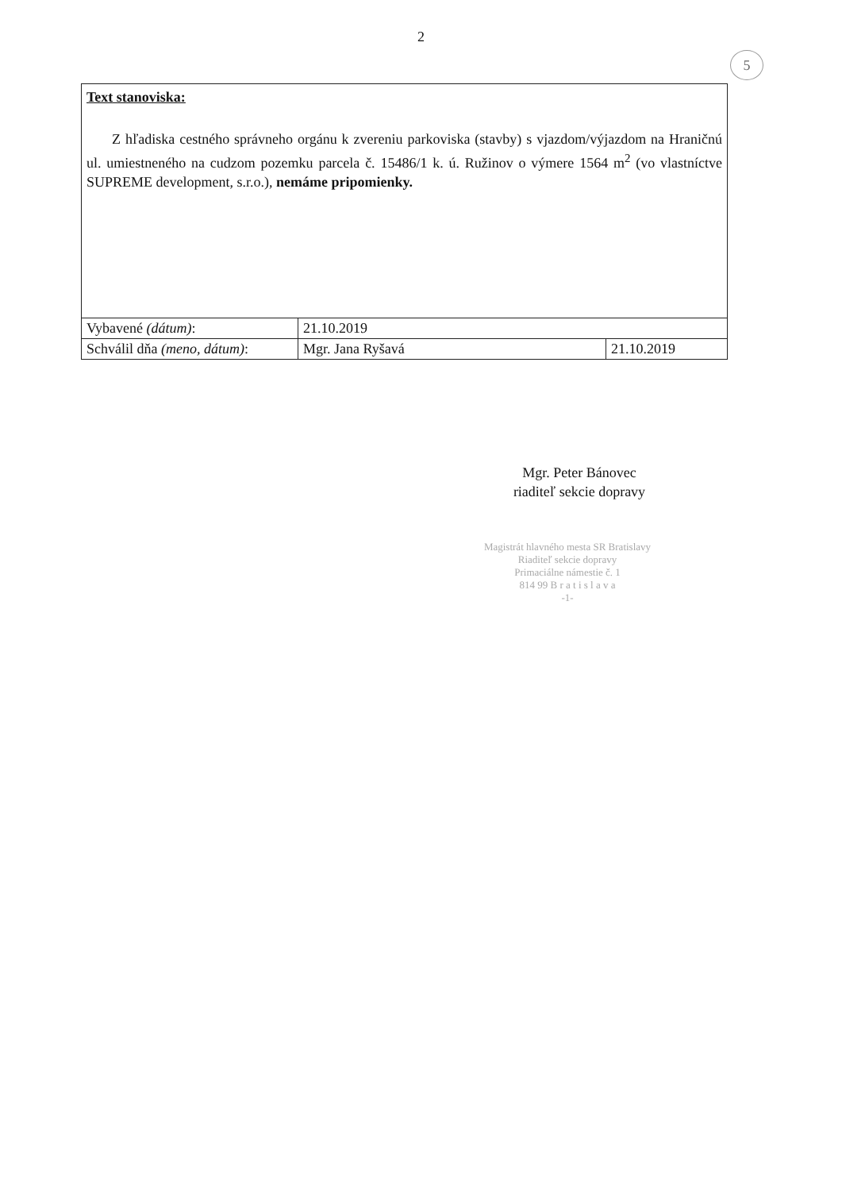2
5
| Text stanoviska: Z hľadiska cestného správneho orgánu k zvereniu parkoviska (stavby) s vjazdom/výjazdom na Hraničnú ul. umiestneného na cudzom pozemku parcela č. 15486/1 k. ú. Ružinov o výmere 1564 m<sup>2</sup> (vo vlastníctve SUPREME development, s.r.o.), nemáme pripomienky. | | |
| Vybavené (dátum) : | 21.10.2019 | |
| Schválil dňa (meno, dátum) : | Mgr. Jana Ryšavá | 21.10.2019 |
Mgr. Peter Bánovec
riaditeľ sekcie dopravy
Magistrát hlavného mesta SR Bratislavy
Riaditeľ sekcie dopravy
Primaciálne námestie č. 1
814 99 B r a t i s l a v a
-1-